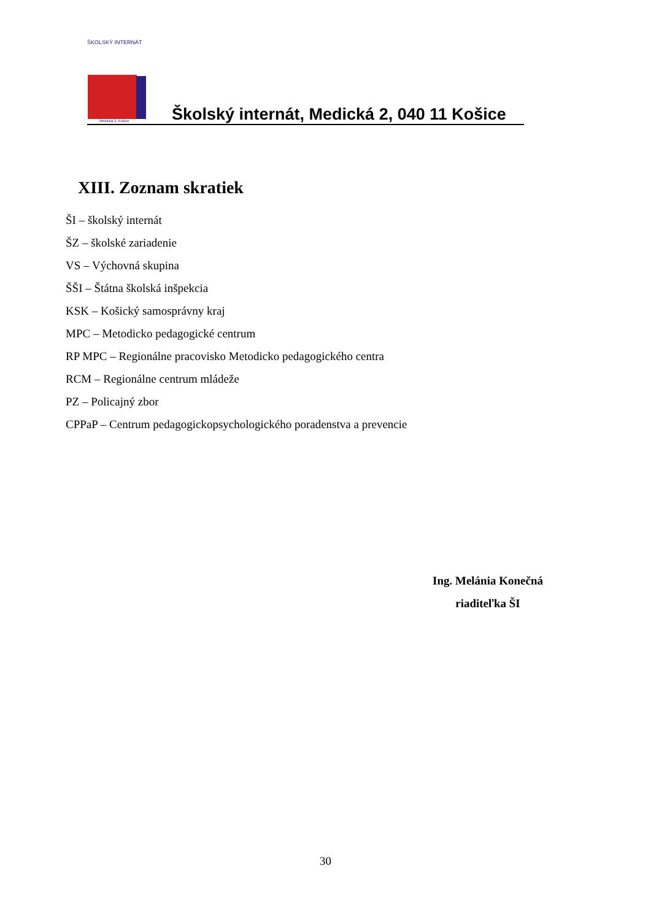ŠKOLSKÝ INTERNÁT
Medická 2, Košice
Školský internát, Medická 2, 040 11 Košice
XIII. Zoznam skratiek
ŠI – školský internát
ŠZ – školské zariadenie
VS – Výchovná skupina
ŠŠI – Štátna školská inšpekcia
KSK – Košický samosprávny kraj
MPC – Metodicko pedagogické centrum
RP MPC – Regionálne pracovisko Metodicko pedagogického centra
RCM – Regionálne centrum mládeže
PZ – Policajný zbor
CPPaP – Centrum pedagogickopsychologického poradenstva a prevencie
Ing. Melánia Konečná
riaditeľka ŠI
30